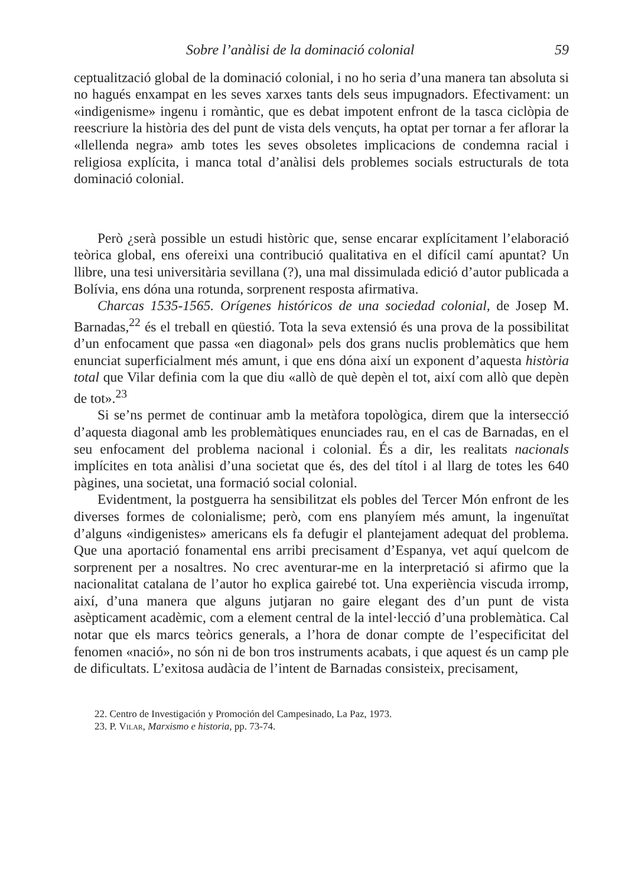Sobre l’anàlisi de la dominació colonial 59
ceptualització global de la dominació colonial, i no ho seria d’una manera tan absoluta si no hagués enxampat en les seves xarxes tants dels seus impugnadors. Efectivament: un «indigenisme» ingenu i romàntic, que es debat impotent enfront de la tasca ciclòpia de reescriure la història des del punt de vista dels vençuts, ha optat per tornar a fer aflorar la «llellenda negra» amb totes les seves obsoletes implicacions de condemna racial i religiosa explícita, i manca total d’anàlisi dels problemes socials estructurals de tota dominació colonial.
Però ¿serà possible un estudi històric que, sense encarar explícitament l’elaboració teòrica global, ens ofereixi una contribució qualitativa en el difícil camí apuntat? Un llibre, una tesi universitària sevillana (?), una mal dissimulada edició d’autor publicada a Bolívia, ens dóna una rotunda, sorprenent resposta afirmativa.
Charcas 1535-1565. Orígenes históricos de una sociedad colonial, de Josep M. Barnadas,<sup>22</sup> és el treball en qüestió. Tota la seva extensió és una prova de la possibilitat d’un enfocament que passa «en diagonal» pels dos grans nuclis problemàtics que hem enunciat superficialment més amunt, i que ens dóna així un exponent d’aquesta història total que Vilar definia com la que diu «allò de què depèn el tot, així com allò que depèn de tot».<sup>23</sup>
Si se’ns permet de continuar amb la metàfora topològica, direm que la intersecció d’aquesta diagonal amb les problemàtiques enunciades rau, en el cas de Barnadas, en el seu enfocament del problema nacional i colonial. És a dir, les realitats nacionals implícites en tota anàlisi d’una societat que és, des del títol i al llarg de totes les 640 pàgines, una societat, una formació social colonial.
Evidentment, la postguerra ha sensibilitzat els pobles del Tercer Món enfront de les diverses formes de colonialisme; però, com ens planyíem més amunt, la ingenuïtat d’alguns «indigenistes» americans els fa defugir el plantejament adequat del problema. Que una aportació fonamental ens arribi precisament d’Espanya, vet aquí quelcom de sorprenent per a nosaltres. No crec aventurar-me en la interpretació si afirmo que la nacionalitat catalana de l’autor ho explica gairebé tot. Una experiència viscuda irromp, així, d’una manera que alguns jutjaran no gaire elegant des d’un punt de vista asèpticament acadèmic, com a element central de la intel·lecció d’una problemàtica. Cal notar que els marcs teòrics generals, a l’hora de donar compte de l’especificitat del fenomen «nació», no són ni de bon tros instruments acabats, i que aquest és un camp ple de dificultats. L’exitosa audàcia de l’intent de Barnadas consisteix, precisament,
22. Centro de Investigación y Promoción del Campesinado, La Paz, 1973.
23. P. Vilar, Marxismo e historia, pp. 73-74.